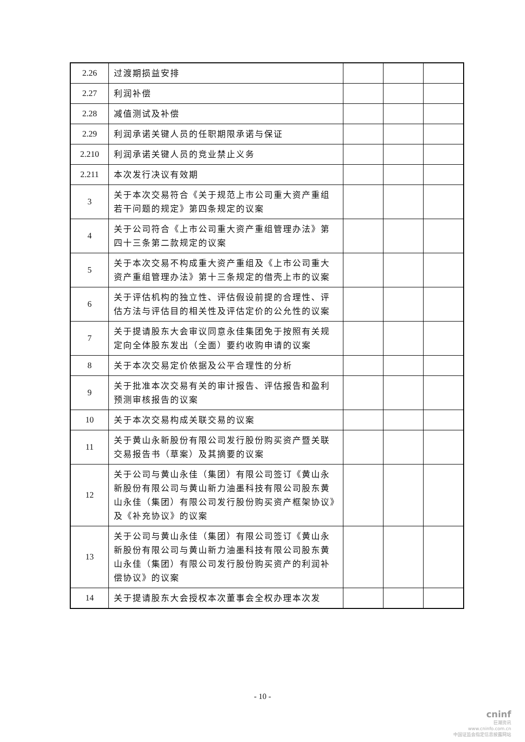| 2.26 | 过渡期损益安排 | | | |
| 2.27 | 利润补偿 | | | |
| 2.28 | 减值测试及补偿 | | | |
| 2.29 | 利润承诺关键人员的任职期限承诺与保证 | | | |
| 2.210 | 利润承诺关键人员的竞业禁止义务 | | | |
| 2.211 | 本次发行决议有效期 | | | |
| 3 | 关于本次交易符合《关于规范上市公司重大资产重组若干问题的规定》第四条规定的议案 | | | |
| 4 | 关于公司符合《上市公司重大资产重组管理办法》第四十三条第二款规定的议案 | | | |
| 5 | 关于本次交易不构成重大资产重组及《上市公司重大资产重组管理办法》第十三条规定的借壳上市的议案 | | | |
| 6 | 关于评估机构的独立性、评估假设前提的合理性、评估方法与评估目的相关性及评估定价的公允性的议案 | | | |
| 7 | 关于提请股东大会审议同意永佳集团免于按照有关规定向全体股东发出（全面）要约收购申请的议案 | | | |
| 8 | 关于本次交易定价依据及公平合理性的分析 | | | |
| 9 | 关于批准本次交易有关的审计报告、评估报告和盈利预测审核报告的议案 | | | |
| 10 | 关于本次交易构成关联交易的议案 | | | |
| 11 | 关于黄山永新股份有限公司发行股份购买资产暨关联交易报告书（草案）及其摘要的议案 | | | |
| 12 | 关于公司与黄山永佳（集团）有限公司签订《黄山永新股份有限公司与黄山新力油墨科技有限公司股东黄山永佳（集团）有限公司发行股份购买资产框架协议》及《补充协议》的议案 | | | |
| 13 | 关于公司与黄山永佳（集团）有限公司签订《黄山永新股份有限公司与黄山新力油墨科技有限公司股东黄山永佳（集团）有限公司发行股份购买资产的利润补偿协议》的议案 | | | |
| 14 | 关于提请股东大会授权本次董事会全权办理本次发 | | | |
- 10 -
cninf
巨潮资讯
www.cninfo.com.cn
中国证监会指定信息披露网站